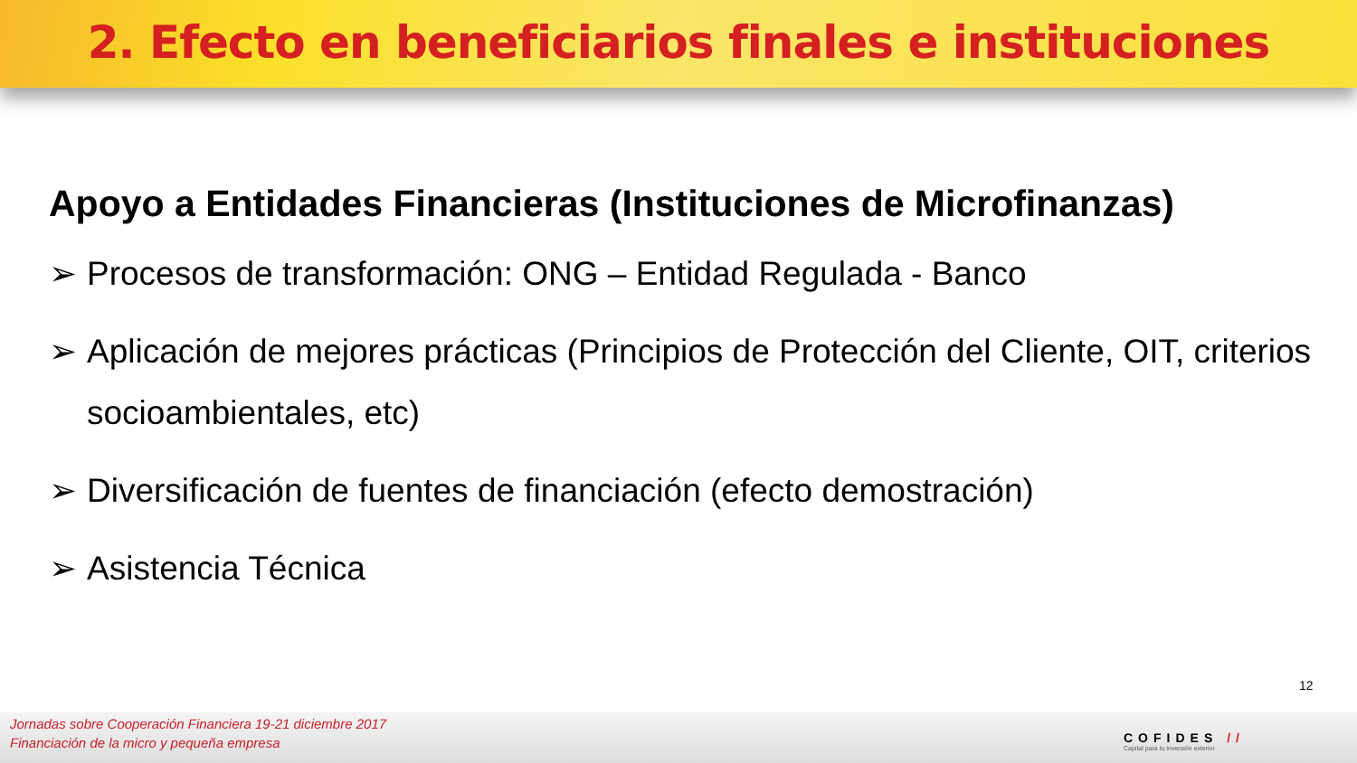2. Efecto en beneficiarios finales e instituciones
Apoyo a Entidades Financieras (Instituciones de Microfinanzas)
➢ Procesos de transformación: ONG – Entidad Regulada - Banco
➢ Aplicación de mejores prácticas (Principios de Protección del Cliente, OIT, criterios socioambientales, etc)
➢ Diversificación de fuentes de financiación (efecto demostración)
➢ Asistencia Técnica
12
Jornadas sobre Cooperación Financiera 19-21 diciembre 2017
Financiación de la micro y pequeña empresa
COFIDES //
Capital para tu inversión exterior